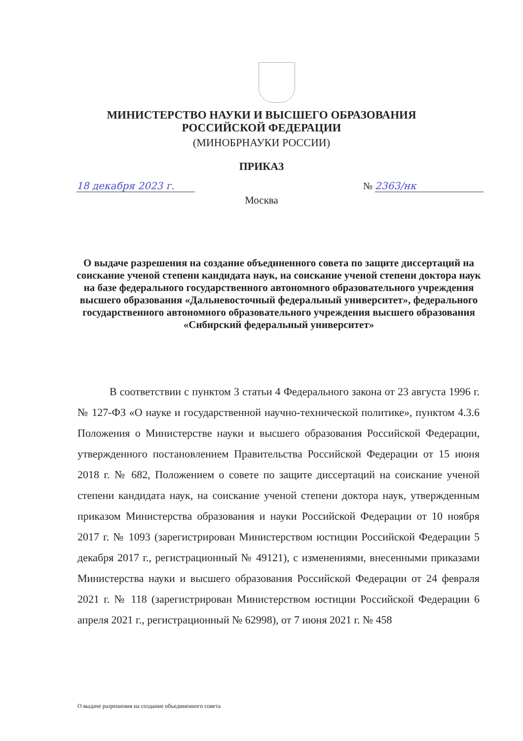МИНИСТЕРСТВО НАУКИ И ВЫСШЕГО ОБРАЗОВАНИЯ
РОССИЙСКОЙ ФЕДЕРАЦИИ
(МИНОБРНАУКИ РОССИИ)
ПРИКАЗ
18 декабря 2023 г. № 2363/нк
Москва
О выдаче разрешения на создание объединенного совета по защите диссертаций на соискание ученой степени кандидата наук, на соискание ученой степени доктора наук на базе федерального государственного автономного образовательного учреждения высшего образования «Дальневосточный федеральный университет», федерального государственного автономного образовательного учреждения высшего образования «Сибирский федеральный университет»
В соответствии с пунктом 3 статьи 4 Федерального закона от 23 августа 1996 г. № 127-ФЗ «О науке и государственной научно-технической политике», пунктом 4.3.6 Положения о Министерстве науки и высшего образования Российской Федерации, утвержденного постановлением Правительства Российской Федерации от 15 июня 2018 г. № 682, Положением о совете по защите диссертаций на соискание ученой степени кандидата наук, на соискание ученой степени доктора наук, утвержденным приказом Министерства образования и науки Российской Федерации от 10 ноября 2017 г. № 1093 (зарегистрирован Министерством юстиции Российской Федерации 5 декабря 2017 г., регистрационный № 49121), с изменениями, внесенными приказами Министерства науки и высшего образования Российской Федерации от 24 февраля 2021 г. № 118 (зарегистрирован Министерством юстиции Российской Федерации 6 апреля 2021 г., регистрационный № 62998), от 7 июня 2021 г. № 458
О выдаче разрешения на создание объединенного совета